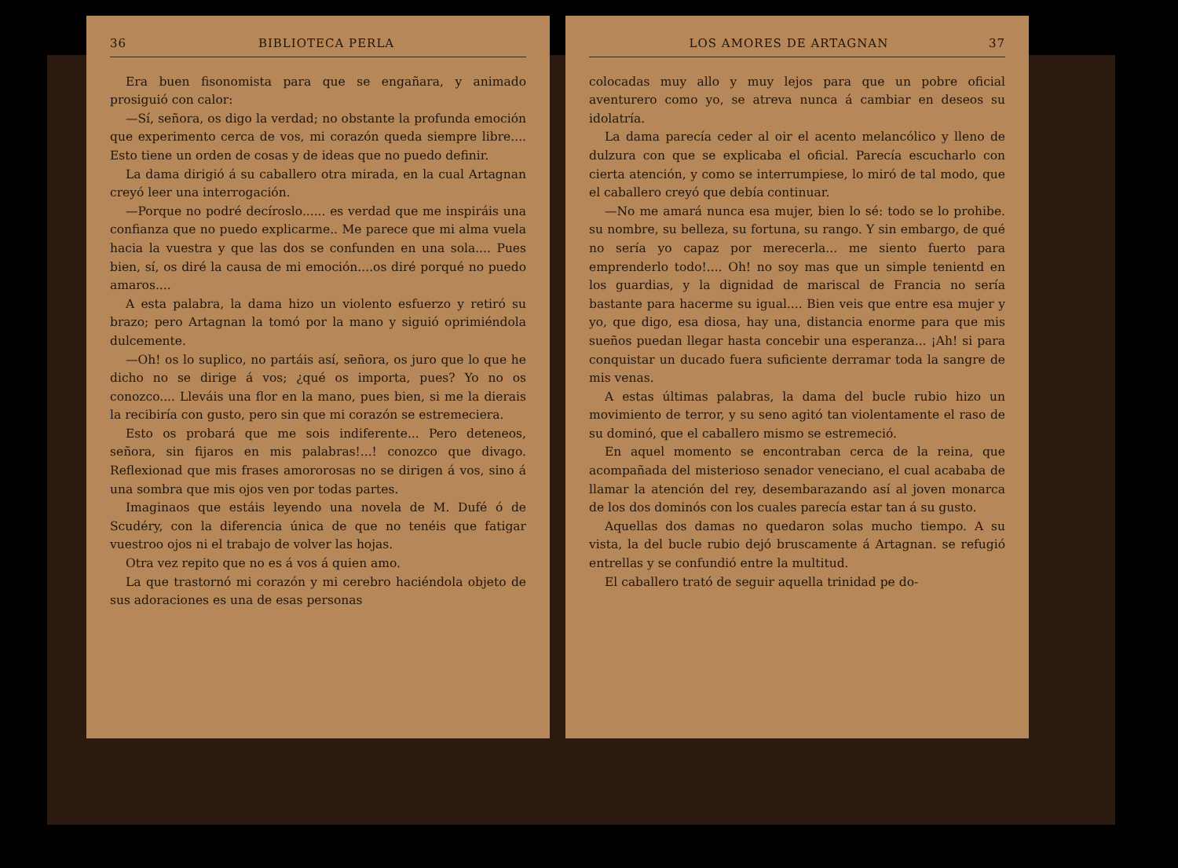36 BIBLIOTECA PERLA
Era buen fisonomista para que se engañara, y animado prosiguió con calor:
—Sí, señora, os digo la verdad; no obstante la profunda emoción que experimento cerca de vos, mi corazón queda siempre libre.... Esto tiene un orden de cosas y de ideas que no puedo definir.
La dama dirigió á su caballero otra mirada, en la cual Artagnan creyó leer una interrogación.
—Porque no podré decíroslo...... es verdad que me inspiráis una confianza que no puedo explicarme.. Me parece que mi alma vuela hacia la vuestra y que las dos se confunden en una sola.... Pues bien, sí, os diré la causa de mi emoción....os diré porqué no puedo amaros....
A esta palabra, la dama hizo un violento esfuerzo y retiró su brazo; pero Artagnan la tomó por la mano y siguió oprimiéndola dulcemente.
—Oh! os lo suplico, no partáis así, señora, os juro que lo que he dicho no se dirige á vos; ¿qué os importa, pues? Yo no os conozco.... Lleváis una flor en la mano, pues bien, si me la dierais la recibiría con gusto, pero sin que mi corazón se estremeciera.
Esto os probará que me sois indiferente... Pero deteneos, señora, sin fijaros en mis palabras!...! conozco que divago. Reflexionad que mis frases amororosas no se dirigen á vos, sino á una sombra que mis ojos ven por todas partes.
Imaginaos que estáis leyendo una novela de M. Dufé ó de Scudéry, con la diferencia única de que no tenéis que fatigar vuestroo ojos ni el trabajo de volver las hojas.
Otra vez repito que no es á vos á quien amo.
La que trastornó mi corazón y mi cerebro haciéndola objeto de sus adoraciones es una de esas personas
LOS AMORES DE ARTAGNAN 37
colocadas muy allo y muy lejos para que un pobre oficial aventurero como yo, se atreva nunca á cambiar en deseos su idolatría.
La dama parecía ceder al oir el acento melancólico y lleno de dulzura con que se explicaba el oficial. Parecía escucharlo con cierta atención, y como se interrumpiese, lo miró de tal modo, que el caballero creyó que debía continuar.
—No me amará nunca esa mujer, bien lo sé: todo se lo prohibe. su nombre, su belleza, su fortuna, su rango. Y sin embargo, de qué no sería yo capaz por merecerla... me siento fuerto para emprenderlo todo!.... Oh! no soy mas que un simple tenientd en los guardias, y la dignidad de mariscal de Francia no sería bastante para hacerme su igual.... Bien veis que entre esa mujer y yo, que digo, esa diosa, hay una, distancia enorme para que mis sueños puedan llegar hasta concebir una esperanza... ¡Ah! si para conquistar un ducado fuera suficiente derramar toda la sangre de mis venas.
A estas últimas palabras, la dama del bucle rubio hizo un movimiento de terror, y su seno agitó tan violentamente el raso de su dominó, que el caballero mismo se estremeció.
En aquel momento se encontraban cerca de la reina, que acompañada del misterioso senador veneciano, el cual acababa de llamar la atención del rey, desembarazando así al joven monarca de los dos dominós con los cuales parecía estar tan á su gusto.
Aquellas dos damas no quedaron solas mucho tiempo. A su vista, la del bucle rubio dejó bruscamente á Artagnan. se refugió entrellas y se confundió entre la multitud.
El caballero trató de seguir aquella trinidad pe do-